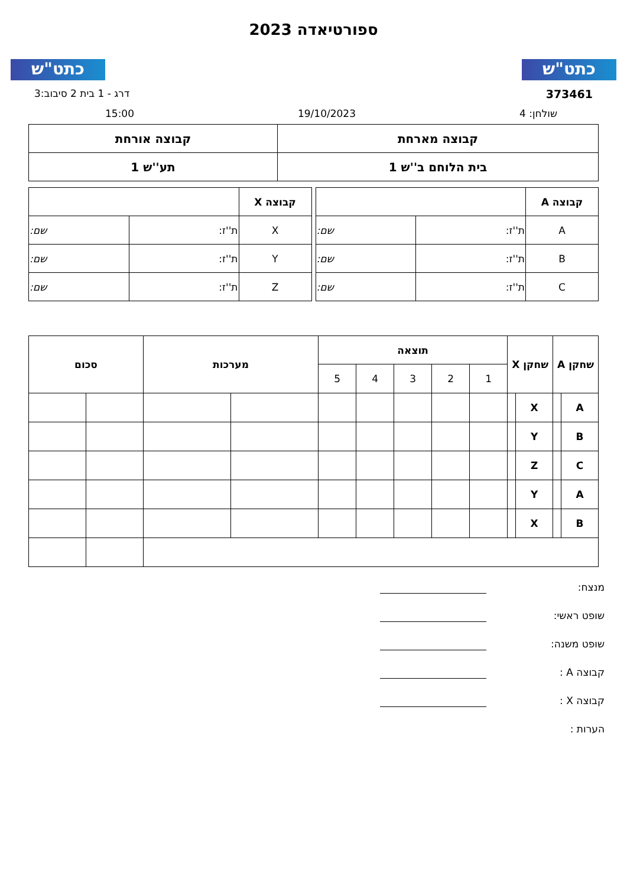כתט"ש
ספורטיאדה 2023
כתט"ש
373461 דרג - 1 בית 2 סיבוב:3
שולחן: 4 19/10/2023 15:00
| קבוצה מארחת | קבוצה אורחת |
| --- | --- |
| בית הלוחם ב''ש 1 | תע''ש 1 |
| קבוצה A | | |
| --- | --- | --- |
| A | ת''ז: | שם: |
| B | ת''ז: | שם: |
| C | ת''ז: | שם: |
| קבוצה X | | |
| --- | --- | --- |
| X | ת''ז: | שם: |
| Y | ת''ז: | שם: |
| Z | ת''ז: | שם: |
| שחקן A | | שחקן X | | תוצאה | | | | | מערכות | | סכום | |
| --- | --- | --- | --- | --- | --- | --- | --- | --- | --- | --- | --- | --- |
| | | | | 1 | 2 | 3 | 4 | 5 | | | | |
| A | | X | | | | | | | | | | |
| B | | Y | | | | | | | | | | |
| C | | Z | | | | | | | | | | |
| A | | Y | | | | | | | | | | |
| B | | X | | | | | | | | | | |
מנצח:
שופט ראשי:
שופט משנה:
קבוצה A :
קבוצה X :
הערות :